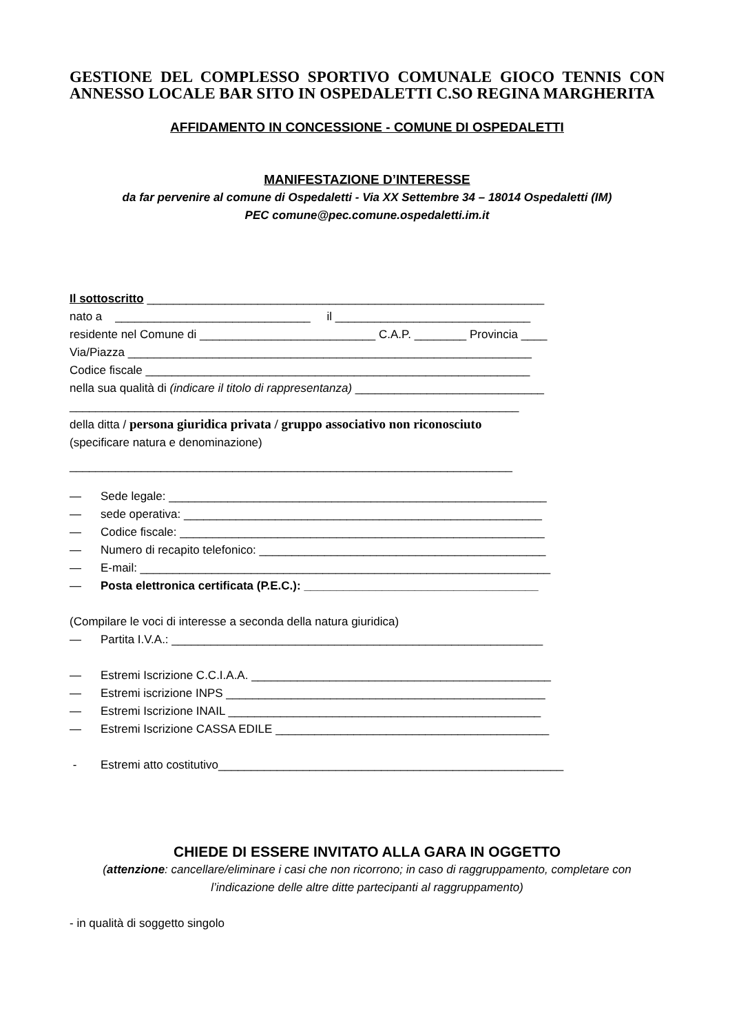GESTIONE DEL COMPLESSO SPORTIVO COMUNALE GIOCO TENNIS CON ANNESSO LOCALE BAR SITO IN OSPEDALETTI C.SO REGINA MARGHERITA
AFFIDAMENTO IN CONCESSIONE - COMUNE DI OSPEDALETTI
MANIFESTAZIONE D’INTERESSE
da far pervenire al comune di Ospedaletti - Via XX Settembre 34 – 18014 Ospedaletti (IM)
PEC comune@pec.comune.ospedaletti.im.it
Il sottoscritto _____________________________________________________________
nato a ______________________________ il ______________________________
residente nel Comune di ___________________________ C.A.P. ________ Provincia ____
Via/Piazza ______________________________________________________________
Codice fiscale ___________________________________________________________
nella sua qualità di (indicare il titolo di rappresentanza) _____________________________
_____________________________________________________________________
della ditta / persona giuridica privata / gruppo associativo non riconosciuto
(specificare natura e denominazione)
____________________________________________________________________
— Sede legale: __________________________________________________________
— sede operativa: _______________________________________________________
— Codice fiscale: ________________________________________________________
— Numero di recapito telefonico: ____________________________________________
— E-mail: _______________________________________________________________
— Posta elettronica certificata (P.E.C.): ____________________________________
(Compilare le voci di interesse a seconda della natura giuridica)
— Partita I.V.A.: _________________________________________________________
— Estremi Iscrizione C.C.I.A.A. ______________________________________________
— Estremi iscrizione INPS _________________________________________________
— Estremi Iscrizione INAIL ________________________________________________
— Estremi Iscrizione CASSA EDILE __________________________________________
- Estremi atto costitutivo_____________________________________________________
CHIEDE DI ESSERE INVITATO ALLA GARA IN OGGETTO
(attenzione: cancellare/eliminare i casi che non ricorrono; in caso di raggruppamento, completare con l’indicazione delle altre ditte partecipanti al raggruppamento)
- in qualità di soggetto singolo